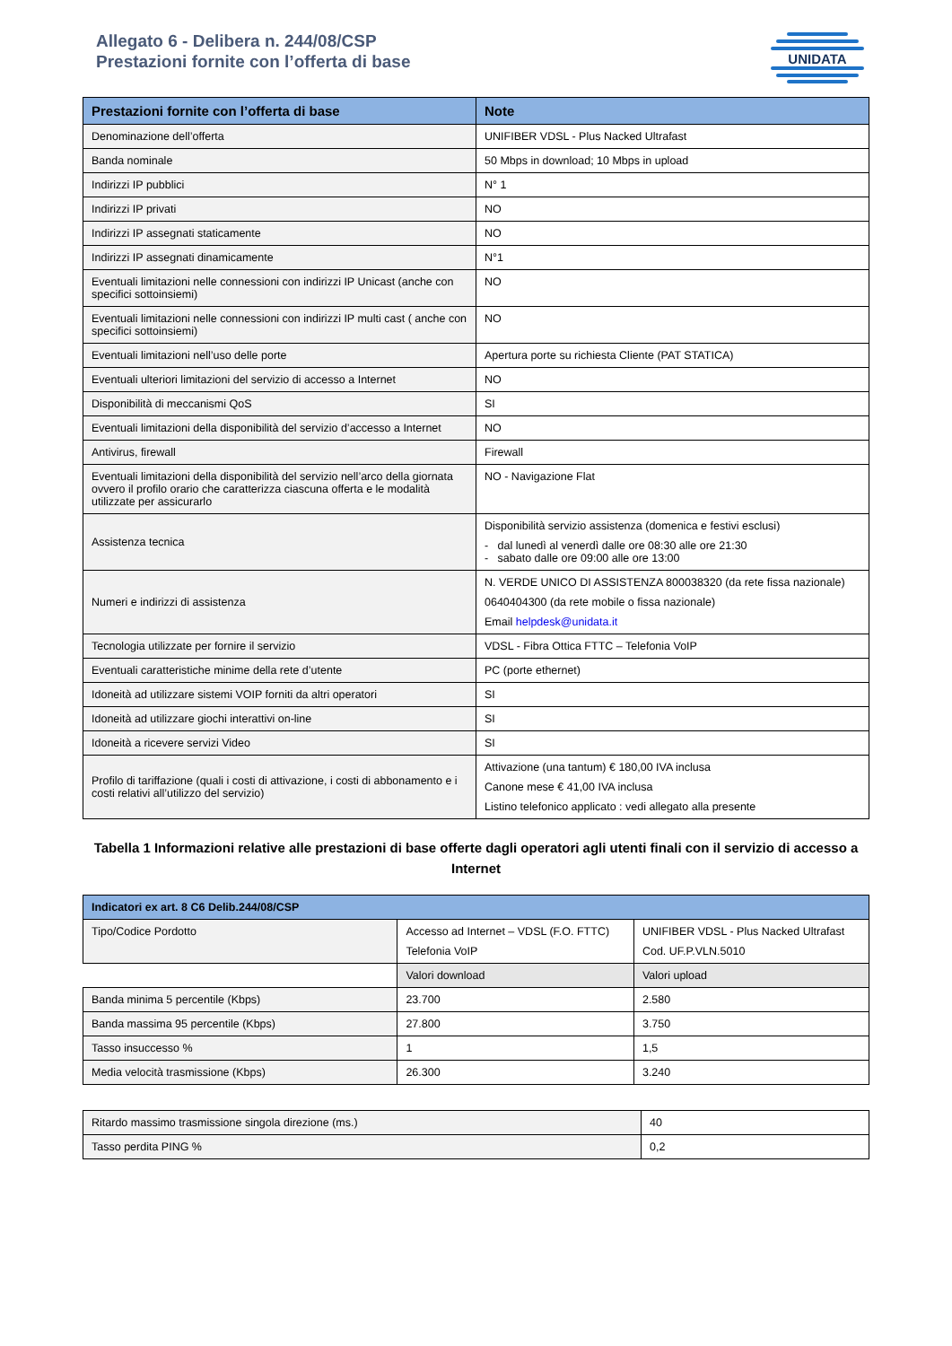Allegato 6 - Delibera n. 244/08/CSP
Prestazioni fornite con l’offerta di base
UNIDATA
| Prestazioni fornite con l’offerta di base | Note |
| --- | --- |
| Denominazione dell’offerta | UNIFIBER VDSL - Plus Nacked Ultrafast |
| Banda nominale | 50 Mbps in download; 10 Mbps in upload |
| Indirizzi IP pubblici | N° 1 |
| Indirizzi IP privati | NO |
| Indirizzi IP assegnati staticamente | NO |
| Indirizzi IP assegnati dinamicamente | N°1 |
| Eventuali limitazioni nelle connessioni con indirizzi IP Unicast (anche con specifici sottoinsiemi) | NO |
| Eventuali limitazioni nelle connessioni con indirizzi IP multi cast ( anche con specifici sottoinsiemi) | NO |
| Eventuali limitazioni nell’uso delle porte | Apertura porte su richiesta Cliente (PAT STATICA) |
| Eventuali ulteriori limitazioni del servizio di accesso a Internet | NO |
| Disponibilità di meccanismi QoS | SI |
| Eventuali limitazioni della disponibilità del servizio d’accesso a Internet | NO |
| Antivirus, firewall | Firewall |
| Eventuali limitazioni della disponibilità del servizio nell’arco della giornata ovvero il profilo orario che caratterizza ciascuna offerta e le modalità utilizzate per assicurarlo | NO - Navigazione Flat |
| Assistenza tecnica | Disponibilità servizio assistenza (domenica e festivi esclusi) - dal lunedì al venerdì dalle ore 08:30 alle ore 21:30 - sabato dalle ore 09:00 alle ore 13:00 |
| Numeri e indirizzi di assistenza | N. VERDE UNICO DI ASSISTENZA 800038320 (da rete fissa nazionale) 0640404300 (da rete mobile o fissa nazionale) Email helpdesk@unidata.it |
| Tecnologia utilizzate per fornire il servizio | VDSL - Fibra Ottica FTTC – Telefonia VoIP |
| Eventuali caratteristiche minime della rete d’utente | PC (porte ethernet) |
| Idoneità ad utilizzare sistemi VOIP forniti da altri operatori | SI |
| Idoneità ad utilizzare giochi interattivi on-line | SI |
| Idoneità a ricevere servizi Video | SI |
| Profilo di tariffazione (quali i costi di attivazione, i costi di abbonamento e i costi relativi all’utilizzo del servizio) | Attivazione (una tantum) € 180,00 IVA inclusa Canone mese € 41,00 IVA inclusa Listino telefonico applicato : vedi allegato alla presente |
Tabella 1 Informazioni relative alle prestazioni di base offerte dagli operatori agli utenti finali con il servizio di accesso a Internet
| Indicatori ex art. 8 C6 Delib.244/08/CSP | | |
| --- | --- | --- |
| Tipo/Codice Pordotto | Accesso ad Internet – VDSL (F.O. FTTC) Telefonia VoIP | UNIFIBER VDSL - Plus Nacked Ultrafast Cod. UF.P.VLN.5010 |
| | Valori download | Valori upload |
| Banda minima 5 percentile (Kbps) | 23.700 | 2.580 |
| Banda massima 95 percentile (Kbps) | 27.800 | 3.750 |
| Tasso insuccesso % | 1 | 1,5 |
| Media velocità trasmissione (Kbps) | 26.300 | 3.240 |
| Ritardo massimo trasmissione singola direzione (ms.) | 40 |
| Tasso perdita PING % | 0,2 |